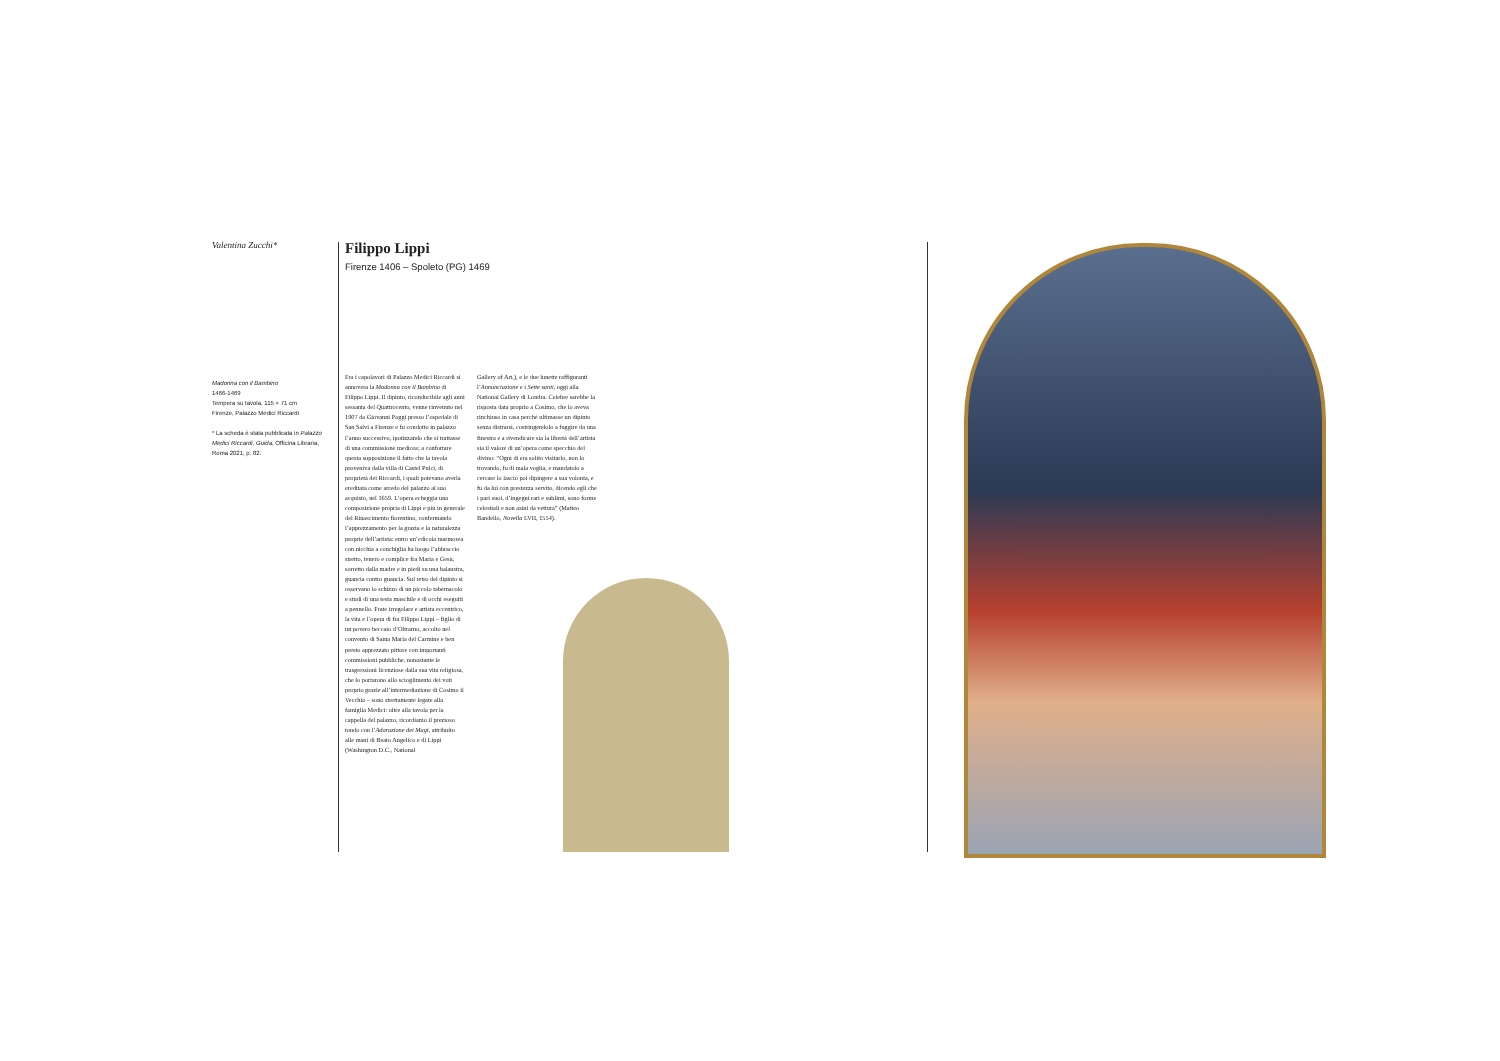Valentina Zucchi*
Madonna con il Bambino
1466-1469
Tempera su tavola, 115 × 71 cm
Firenze, Palazzo Medici Riccardi
* La scheda è stata pubblicata in Palazzo Medici Riccardi, Guida, Officina Libraria, Roma 2021, p. 82.
Filippo Lippi
Firenze 1406 – Spoleto (PG) 1469
Fra i capolavori di Palazzo Medici Riccardi si annovera la Madonna con il Bambino di Filippo Lippi. Il dipinto, riconducibile agli anni sessanta del Quattrocento, venne rinvenuto nel 1907 da Giovanni Poggi presso l’ospedale di San Salvi a Firenze e fu condotto in palazzo l’anno successivo, ipotizzando che si trattasse di una commissione medicea; a confortare questa supposizione il fatto che la tavola proveniva dalla villa di Castel Pulci, di proprietà dei Riccardi, i quali potevano averla ereditata come arredo del palazzo al suo acquisto, nel 1659. L’opera echeggia una composizione propria di Lippi e più in generale del Rinascimento fiorentino, confermando l’apprezzamento per la grazia e la naturalezza proprie dell’artista: entro un’edicola marmorea con nicchia a conchiglia ha luogo l’abbraccio stretto, tenero e complice fra Maria e Gesù, sorretto dalla madre e in piedi su una balaustra, guancia contro guancia. Sul retro del dipinto si osservano lo schizzo di un piccolo tabernacolo e studi di una testa maschile e di occhi eseguiti a pennello. Frate irregolare e artista eccentrico, la vita e l’opera di fra Filippo Lippi – figlio di un povero beccaio d’Oltrarno, accolto nel convento di Santa Maria del Carmine e ben presto apprezzato pittore con importanti commissioni pubbliche, nonostante le trasgressioni licenziose dalla sua vita religiosa, che lo portarono allo scioglimento dei voti proprio grazie all’intermediazione di Cosimo il Vecchio – sono strettamente legate alla famiglia Medici: oltre alla tavola per la cappella del palazzo, ricordiamo il prezioso tondo con l’Adorazione dei Magi, attribuito alle mani di Beato Angelico e di Lippi (Washington D.C., National
Gallery of Art,), e le due lunette raffiguranti l’Annunciazione e i Sette santi, oggi alla National Gallery di Londra. Celebre sarebbe la risposta data proprio a Cosimo, che lo aveva rinchiuso in casa perché ultimasse un dipinto senza distrarsi, costringendolo a fuggire da una finestra e a rivendicare sia la libertà dell’artista sia il valore di un’opera come specchio del divino: “Ogni di era solito visitarlo, non lo trovando, fu di mala voglia, e mandatolo a cercare lo lasciò poi dipingere a sua volontà, e fu da lui con prestezza servito, dicendo egli che i pari suoi, d’ingegni rari e sublimi, sono forme celestiali e non asini da vettura” (Matteo Bandello, Novella LVII, 1554).